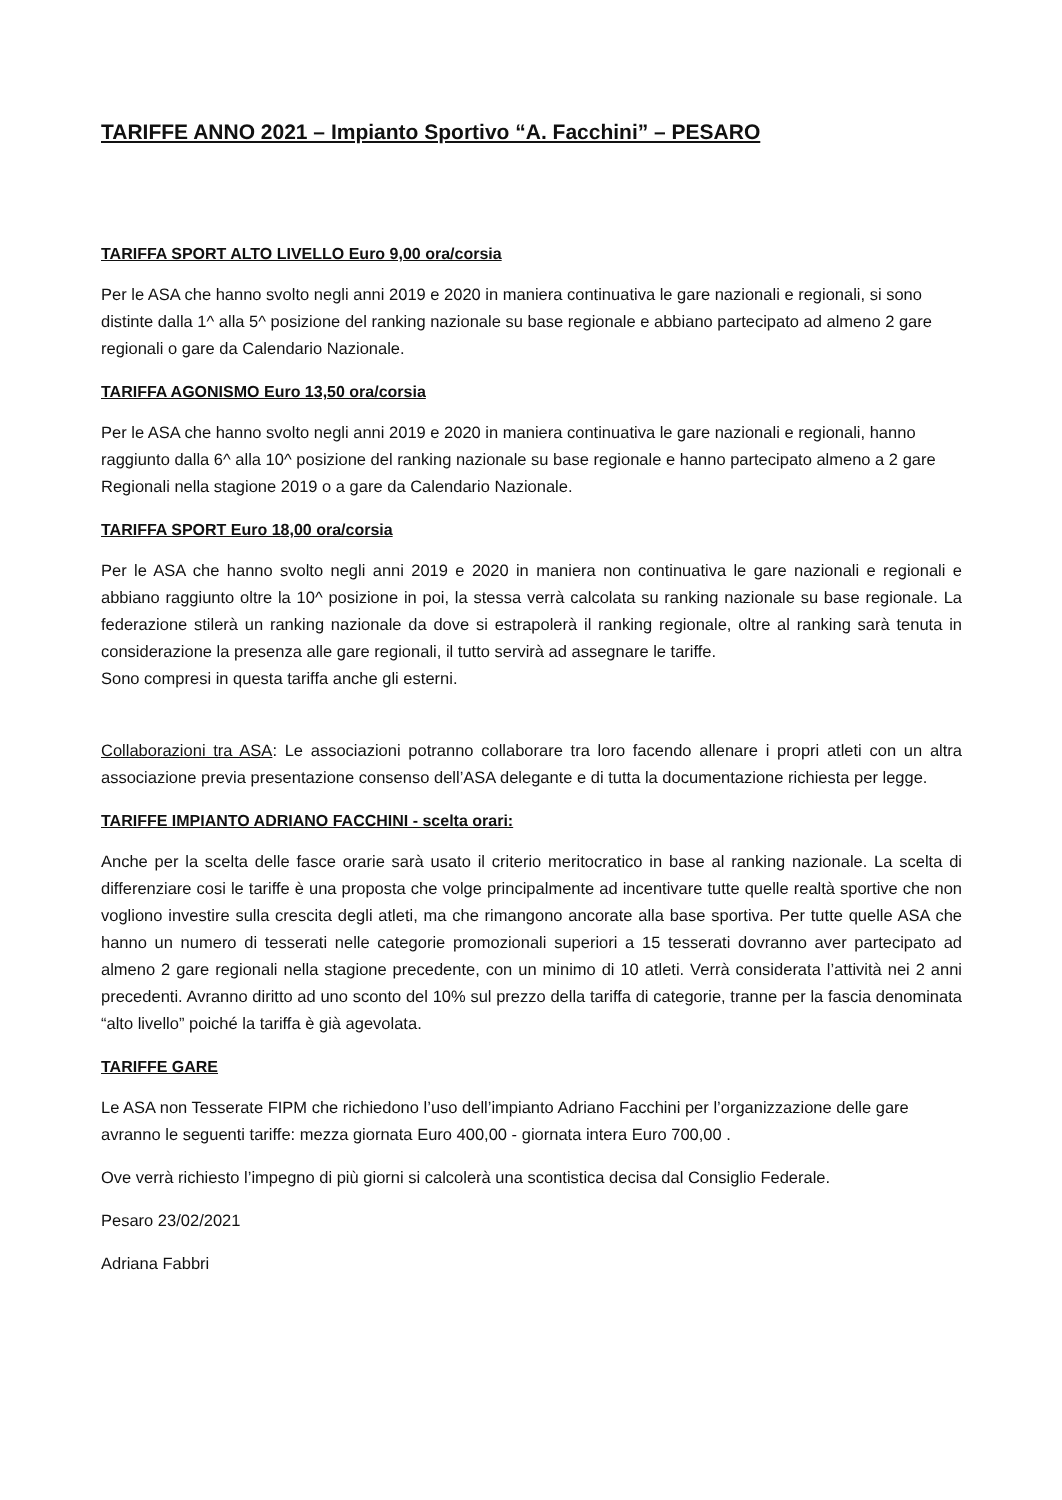TARIFFE ANNO 2021 – Impianto Sportivo “A. Facchini” – PESARO
TARIFFA SPORT ALTO LIVELLO Euro 9,00 ora/corsia
Per le ASA che hanno svolto negli anni 2019 e 2020 in maniera continuativa le gare nazionali e regionali, si sono distinte dalla 1^ alla 5^ posizione del ranking nazionale su base regionale e abbiano partecipato ad almeno 2 gare regionali o gare da Calendario Nazionale.
TARIFFA AGONISMO Euro 13,50 ora/corsia
Per le ASA che hanno svolto negli anni 2019 e 2020 in maniera continuativa le gare nazionali e regionali, hanno raggiunto dalla 6^ alla 10^ posizione del ranking nazionale su base regionale e hanno partecipato almeno a 2 gare Regionali nella stagione 2019 o a gare da Calendario Nazionale.
TARIFFA SPORT Euro 18,00 ora/corsia
Per le ASA che hanno svolto negli anni 2019 e 2020 in maniera non continuativa le gare nazionali e regionali e abbiano raggiunto oltre la 10^ posizione in poi, la stessa verrà calcolata su ranking nazionale su base regionale. La federazione stilerà un ranking nazionale da dove si estrapolerà il ranking regionale, oltre al ranking sarà tenuta in considerazione la presenza alle gare regionali, il tutto servirà ad assegnare le tariffe.
Sono compresi in questa tariffa anche gli esterni.
Collaborazioni tra ASA: Le associazioni potranno collaborare tra loro facendo allenare i propri atleti con un altra associazione previa presentazione consenso dell’ASA delegante e di tutta la documentazione richiesta per legge.
TARIFFE IMPIANTO ADRIANO FACCHINI - scelta orari:
Anche per la scelta delle fasce orarie sarà usato il criterio meritocratico in base al ranking nazionale. La scelta di differenziare cosi le tariffe è una proposta che volge principalmente ad incentivare tutte quelle realtà sportive che non vogliono investire sulla crescita degli atleti, ma che rimangono ancorate alla base sportiva. Per tutte quelle ASA che hanno un numero di tesserati nelle categorie promozionali superiori a 15 tesserati dovranno aver partecipato ad almeno 2 gare regionali nella stagione precedente, con un minimo di 10 atleti. Verrà considerata l’attività nei 2 anni precedenti. Avranno diritto ad uno sconto del 10% sul prezzo della tariffa di categorie, tranne per la fascia denominata “alto livello” poiché la tariffa è già agevolata.
TARIFFE GARE
Le ASA non Tesserate FIPM che richiedono l’uso dell’impianto Adriano Facchini per l’organizzazione delle gare avranno le seguenti tariffe: mezza giornata Euro 400,00 - giornata intera Euro 700,00 .
Ove verrà richiesto l’impegno di più giorni si calcolerà una scontistica decisa dal Consiglio Federale.
Pesaro 23/02/2021
Adriana Fabbri